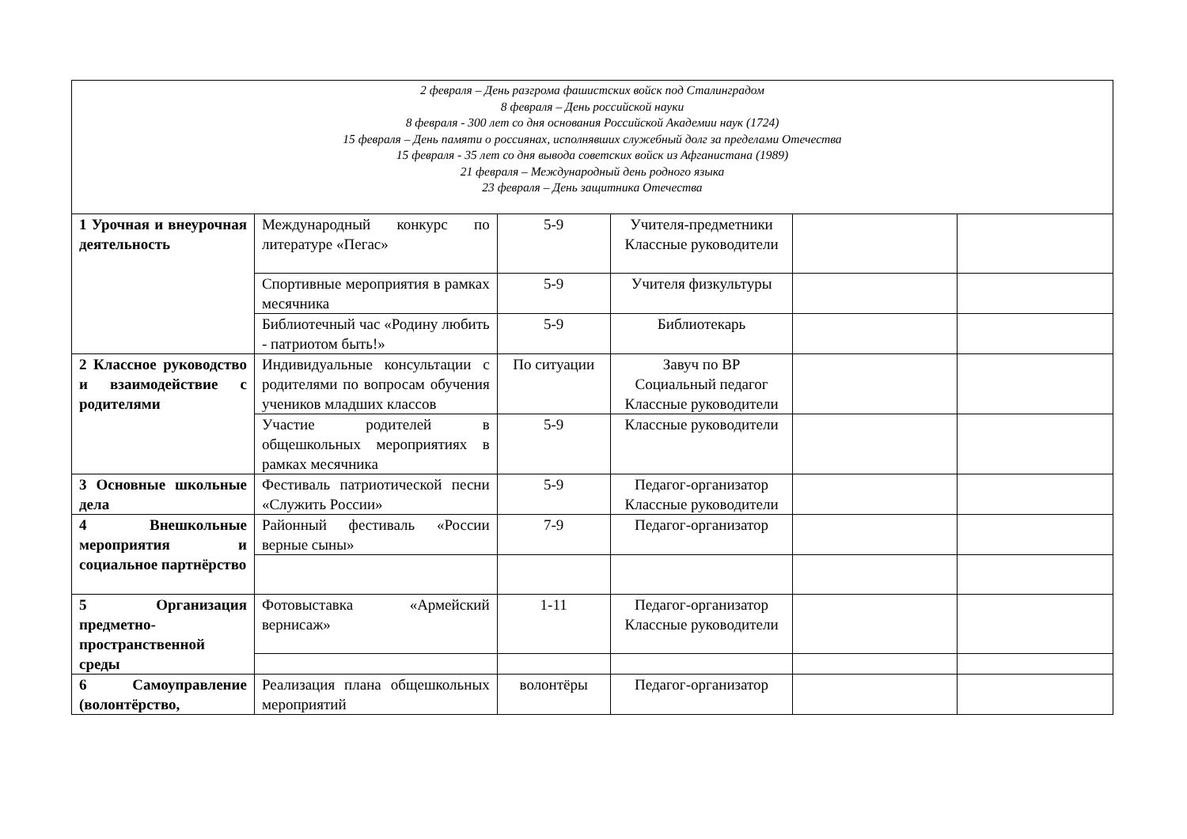| 2 февраля – День разгрома фашистских войск под Сталинградом 8 февраля – День российской науки 8 февраля - 300 лет со дня основания Российской Академии наук (1724) 15 февраля – День памяти о россиянах, исполнявших служебный долг за пределами Отечества 15 февраля - 35 лет со дня вывода советских войск из Афганистана (1989) 21 февраля – Международный день родного языка 23 февраля – День защитника Отечества | | | | | |
| 1 Урочная и внеурочная деятельность | Международный конкурс по литературе «Пегас» | 5-9 | Учителя-предметники Классные руководители | | |
| | Спортивные мероприятия в рамках месячника | 5-9 | Учителя физкультуры | | |
| | Библиотечный час «Родину любить - патриотом быть!» | 5-9 | Библиотекарь | | |
| 2 Классное руководство и взаимодействие с родителями | Индивидуальные консультации с родителями по вопросам обучения учеников младших классов | По ситуации | Завуч по ВР Социальный педагог Классные руководители | | |
| | Участие родителей в общешкольных мероприятиях в рамках месячника | 5-9 | Классные руководители | | |
| 3 Основные школьные дела | Фестиваль патриотической песни «Служить России» | 5-9 | Педагог-организатор Классные руководители | | |
| 4 Внешкольные мероприятия и социальное партнёрство | Районный фестиваль «России верные сыны» | 7-9 | Педагог-организатор | | |
| 5 Организация предметно-пространственной среды | Фотовыставка «Армейский вернисаж» | 1-11 | Педагог-организатор Классные руководители | | |
| 6 Самоуправление (волонтёрство, | Реализация плана общешкольных мероприятий | волонтёры | Педагог-организатор | | |